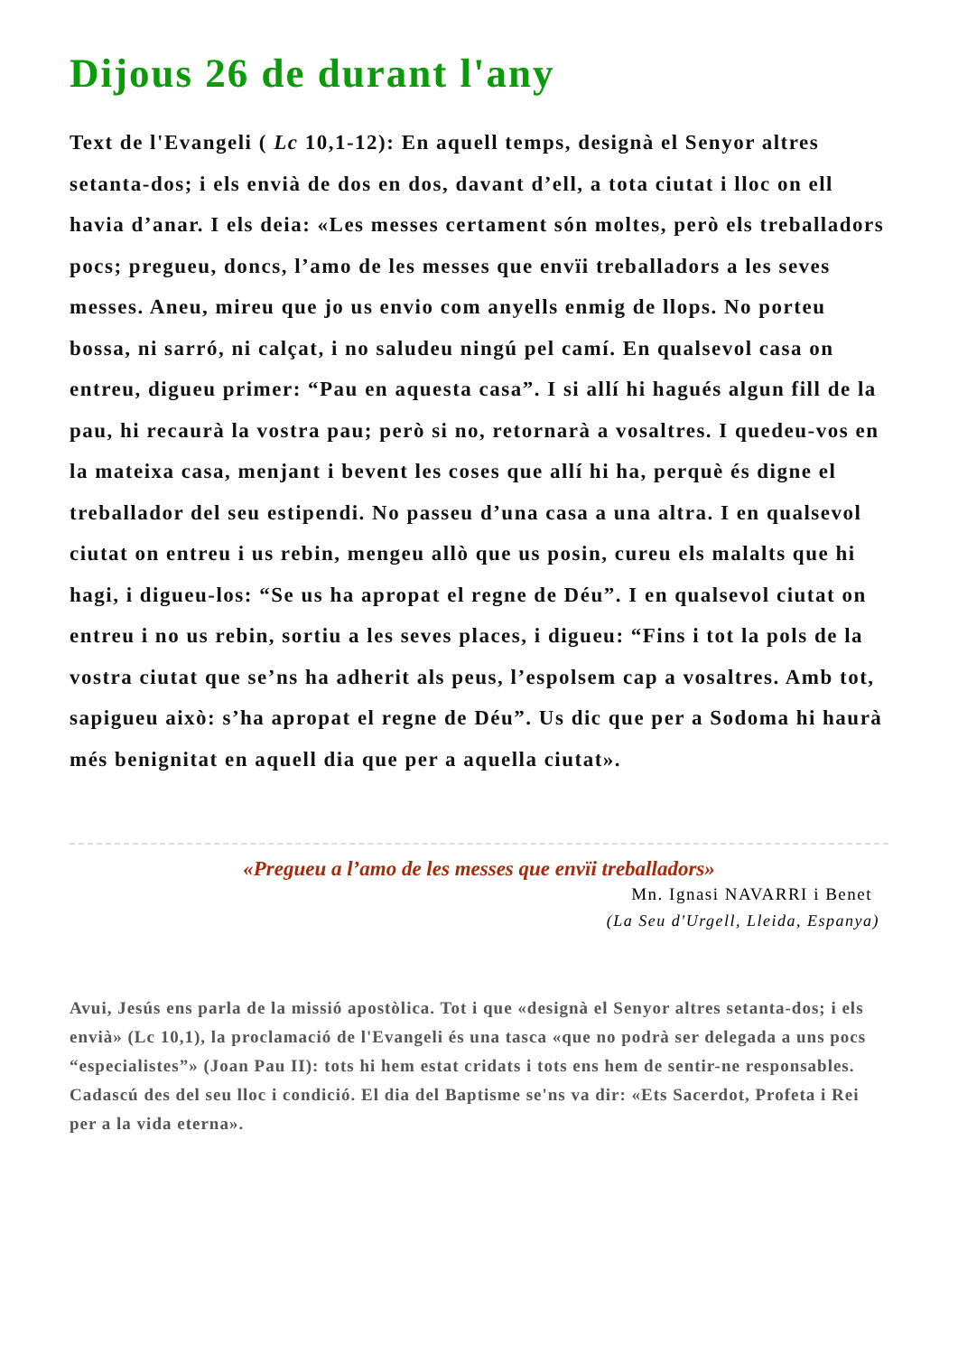Dijous 26 de durant l'any
Text de l'Evangeli ( Lc 10,1-12): En aquell temps, designà el Senyor altres setanta-dos; i els envià de dos en dos, davant d’ell, a tota ciutat i lloc on ell havia d’anar. I els deia: «Les messes certament són moltes, però els treballadors pocs; pregueu, doncs, l’amo de les messes que envïi treballadors a les seves messes. Aneu, mireu que jo us envio com anyells enmig de llops. No porteu bossa, ni sarró, ni calçat, i no saludeu ningú pel camí. En qualsevol casa on entreu, digueu primer: “Pau en aquesta casa”. I si allí hi hagués algun fill de la pau, hi recaurà la vostra pau; però si no, retornarà a vosaltres. I quedeu-vos en la mateixa casa, menjant i bevent les coses que allí hi ha, perquè és digne el treballador del seu estipendi. No passeu d’una casa a una altra. I en qualsevol ciutat on entreu i us rebin, mengeu allò que us posin, cureu els malalts que hi hagi, i digueu-los: “Se us ha apropat el regne de Déu”. I en qualsevol ciutat on entreu i no us rebin, sortiu a les seves places, i digueu: “Fins i tot la pols de la vostra ciutat que se’ns ha adherit als peus, l’espolsem cap a vosaltres. Amb tot, sapigueu això: s’ha apropat el regne de Déu”. Us dic que per a Sodoma hi haurà més benignitat en aquell dia que per a aquella ciutat».
«Pregueu a l’amo de les messes que envïi treballadors»
Mn. Ignasi NAVARRI i Benet
(La Seu d'Urgell, Lleida, Espanya)
Avui, Jesús ens parla de la missió apostòlica. Tot i que «designà el Senyor altres setanta-dos; i els envià» (Lc 10,1), la proclamació de l'Evangeli és una tasca «que no podrà ser delegada a uns pocs “especialistes”» (Joan Pau II): tots hi hem estat cridats i tots ens hem de sentir-ne responsables. Cadascú des del seu lloc i condició. El dia del Baptisme se'ns va dir: «Ets Sacerdot, Profeta i Rei per a la vida eterna».